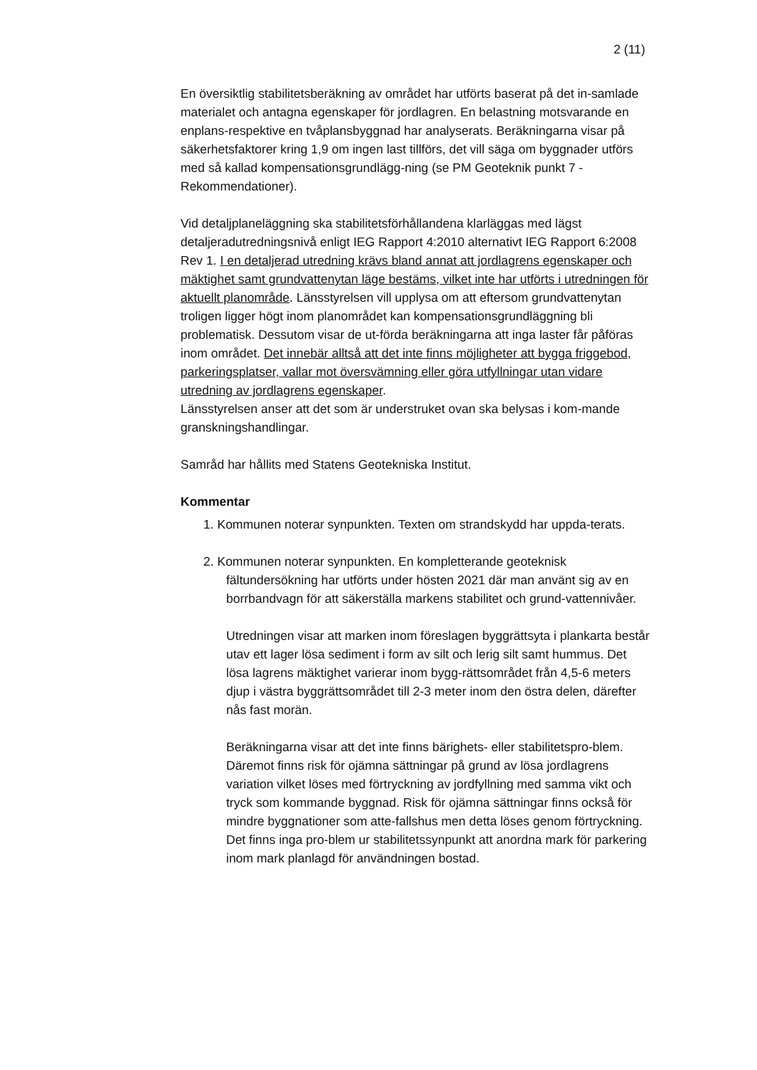2 (11)
En översiktlig stabilitetsberäkning av området har utförts baserat på det in-samlade materialet och antagna egenskaper för jordlagren. En belastning motsvarande en enplans-respektive en tvåplansbyggnad har analyserats. Beräkningarna visar på säkerhetsfaktorer kring 1,9 om ingen last tillförs, det vill säga om byggnader utförs med så kallad kompensationsgrundlägg-ning (se PM Geoteknik punkt 7 - Rekommendationer).
Vid detaljplaneläggning ska stabilitetsförhållandena klarläggas med lägst detaljeradutredningsnivå enligt IEG Rapport 4:2010 alternativt IEG Rapport 6:2008 Rev 1. I en detaljerad utredning krävs bland annat att jordlagrens egenskaper och mäktighet samt grundvattenytan läge bestäms, vilket inte har utförts i utredningen för aktuellt planområde. Länsstyrelsen vill upplysa om att eftersom grundvattenytan troligen ligger högt inom planområdet kan kompensationsgrundläggning bli problematisk. Dessutom visar de ut-förda beräkningarna att inga laster får påföras inom området. Det innebär alltså att det inte finns möjligheter att bygga friggebod, parkeringsplatser, vallar mot översvämning eller göra utfyllningar utan vidare utredning av jordlagrens egenskaper.
Länsstyrelsen anser att det som är understruket ovan ska belysas i kom-mande granskningshandlingar.
Samråd har hållits med Statens Geotekniska Institut.
Kommentar
1. Kommunen noterar synpunkten. Texten om strandskydd har uppda-terats.
2. Kommunen noterar synpunkten. En kompletterande geoteknisk fältundersökning har utförts under hösten 2021 där man använt sig av en borrbandvagn för att säkerställa markens stabilitet och grund-vattennivåer.
Utredningen visar att marken inom föreslagen byggrättsyta i plankarta består utav ett lager lösa sediment i form av silt och lerig silt samt hummus. Det lösa lagrens mäktighet varierar inom bygg-rättsområdet från 4,5-6 meters djup i västra byggrättsområdet till 2-3 meter inom den östra delen, därefter nås fast morän.
Beräkningarna visar att det inte finns bärighets- eller stabilitetspro-blem. Däremot finns risk för ojämna sättningar på grund av lösa jordlagrens variation vilket löses med förtryckning av jordfyllning med samma vikt och tryck som kommande byggnad. Risk för ojämna sättningar finns också för mindre byggnationer som atte-fallshus men detta löses genom förtryckning. Det finns inga pro-blem ur stabilitetssynpunkt att anordna mark för parkering inom mark planlagd för användningen bostad.